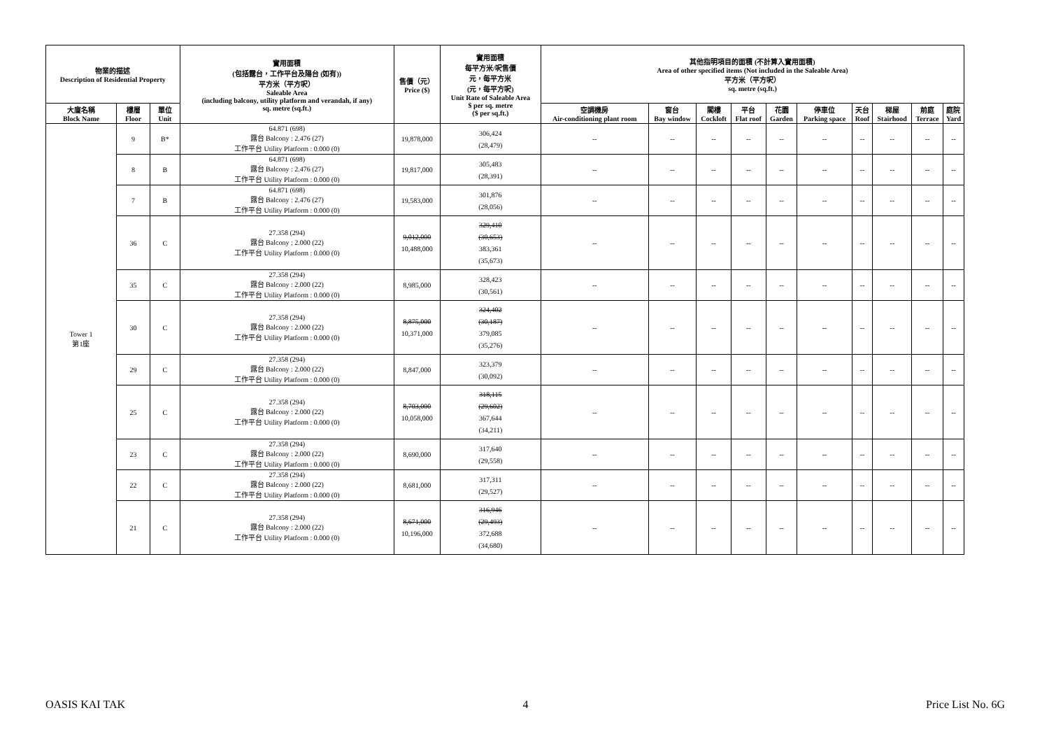| 物業的描述 Description of Residential Property | | | 實用面積 (包括露台，工作平台及陽台 (如有)) 平方米（平方呎） Saleable Area (including balcony, utility platform and verandah, if any) sq. metre (sq.ft.) | 售價（元） Price ($) | 實用面積 每平方米/呎售價 元，每平方米 (元，每平方呎) Unit Rate of Saleable Area $ per sq. metre ($ per sq.ft.) | 其他指明項目的面積 (不計算入實用面積) Area of other specified items (Not included in the Saleable Area) 平方米（平方呎） sq. metre (sq.ft.) | | | | | | | | | |
| --- | --- | --- | --- | --- | --- | --- | --- | --- | --- | --- | --- | --- | --- | --- | --- |
| 大廈名稱 Block Name | 樓層 Floor | 單位 Unit | | | | 空調機房 Air-conditioning plant room | 窗台 Bay window | 閣樓 Cockloft | 平台 Flat roof | 花園 Garden | 停車位 Parking space | 天台 Roof | 梯屋 Stairhood | 前庭 Terrace | 庭院 Yard |
| Tower 1 第1座 | 9 | B* | 64.871 (698) 露台 Balcony : 2.476 (27) 工作平台 Utility Platform : 0.000 (0) | 19,878,000 | 306,424 (28,479) | -- | -- | -- | -- | -- | -- | -- | -- | -- | -- |
| | 8 | B | 64.871 (698) 露台 Balcony : 2.476 (27) 工作平台 Utility Platform : 0.000 (0) | 19,817,000 | 305,483 (28,391) | -- | -- | -- | -- | -- | -- | -- | -- | -- | -- |
| | 7 | B | 64.871 (698) 露台 Balcony : 2.476 (27) 工作平台 Utility Platform : 0.000 (0) | 19,583,000 | 301,876 (28,056) | -- | -- | -- | -- | -- | -- | -- | -- | -- | -- |
| | 36 | C | 27.358 (294) 露台 Balcony : 2.000 (22) 工作平台 Utility Platform : 0.000 (0) | 9,012,000 10,488,000 | 329,410 (30,653) 383,361 (35,673) | -- | -- | -- | -- | -- | -- | -- | -- | -- | -- |
| | 35 | C | 27.358 (294) 露台 Balcony : 2.000 (22) 工作平台 Utility Platform : 0.000 (0) | 8,985,000 | 328,423 (30,561) | -- | -- | -- | -- | -- | -- | -- | -- | -- | -- |
| | 30 | C | 27.358 (294) 露台 Balcony : 2.000 (22) 工作平台 Utility Platform : 0.000 (0) | 8,875,000 10,371,000 | 324,402 (30,187) 379,085 (35,276) | -- | -- | -- | -- | -- | -- | -- | -- | -- | -- |
| | 29 | C | 27.358 (294) 露台 Balcony : 2.000 (22) 工作平台 Utility Platform : 0.000 (0) | 8,847,000 | 323,379 (30,092) | -- | -- | -- | -- | -- | -- | -- | -- | -- | -- |
| | 25 | C | 27.358 (294) 露台 Balcony : 2.000 (22) 工作平台 Utility Platform : 0.000 (0) | 8,703,000 10,058,000 | 318,115 (29,602) 367,644 (34,211) | -- | -- | -- | -- | -- | -- | -- | -- | -- | -- |
| | 23 | C | 27.358 (294) 露台 Balcony : 2.000 (22) 工作平台 Utility Platform : 0.000 (0) | 8,690,000 | 317,640 (29,558) | -- | -- | -- | -- | -- | -- | -- | -- | -- | -- |
| | 22 | C | 27.358 (294) 露台 Balcony : 2.000 (22) 工作平台 Utility Platform : 0.000 (0) | 8,681,000 | 317,311 (29,527) | -- | -- | -- | -- | -- | -- | -- | -- | -- | -- |
| | 21 | C | 27.358 (294) 露台 Balcony : 2.000 (22) 工作平台 Utility Platform : 0.000 (0) | 8,671,000 10,196,000 | 316,946 (29,493) 372,688 (34,680) | -- | -- | -- | -- | -- | -- | -- | -- | -- | -- |
OASIS KAI TAK 4 Price List No. 6G